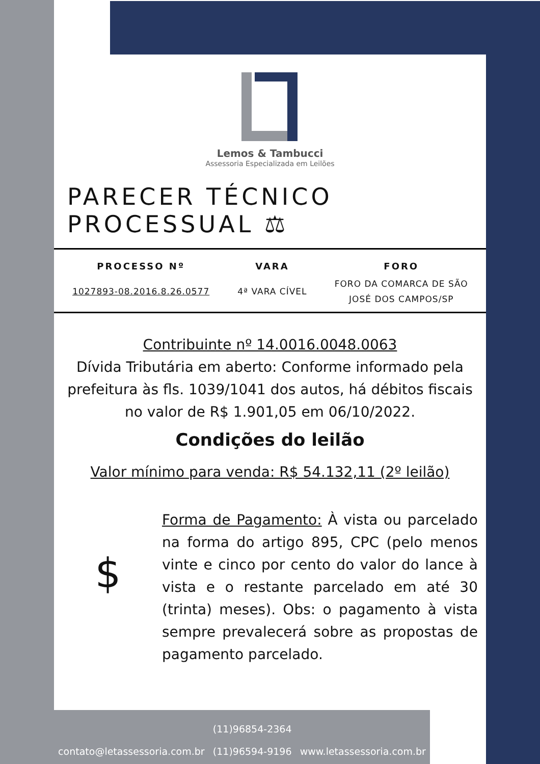Lemos & Tambucci
Assessoria Especializada em Leilões
PARECER TÉCNICO PROCESSUAL ⚖
| PROCESSO Nº | VARA | FORO |
| --- | --- | --- |
| 1027893-08.2016.8.26.0577 | 4ª VARA CÍVEL | FORO DA COMARCA DE SÃO JOSÉ DOS CAMPOS/SP |
Contribuinte nº 14.0016.0048.0063
Dívida Tributária em aberto: Conforme informado pela prefeitura às fls. 1039/1041 dos autos, há débitos fiscais no valor de R$ 1.901,05 em 06/10/2022.
Condições do leilão
Valor mínimo para venda: R$ 54.132,11 (2º leilão)
$
Forma de Pagamento: À vista ou parcelado na forma do artigo 895, CPC (pelo menos vinte e cinco por cento do valor do lance à vista e o restante parcelado em até 30 (trinta) meses). Obs: o pagamento à vista sempre prevalecerá sobre as propostas de pagamento parcelado.
contato@letassessoria.com.br
(11)96854-2364
(11)96594-9196
www.letassessoria.com.br